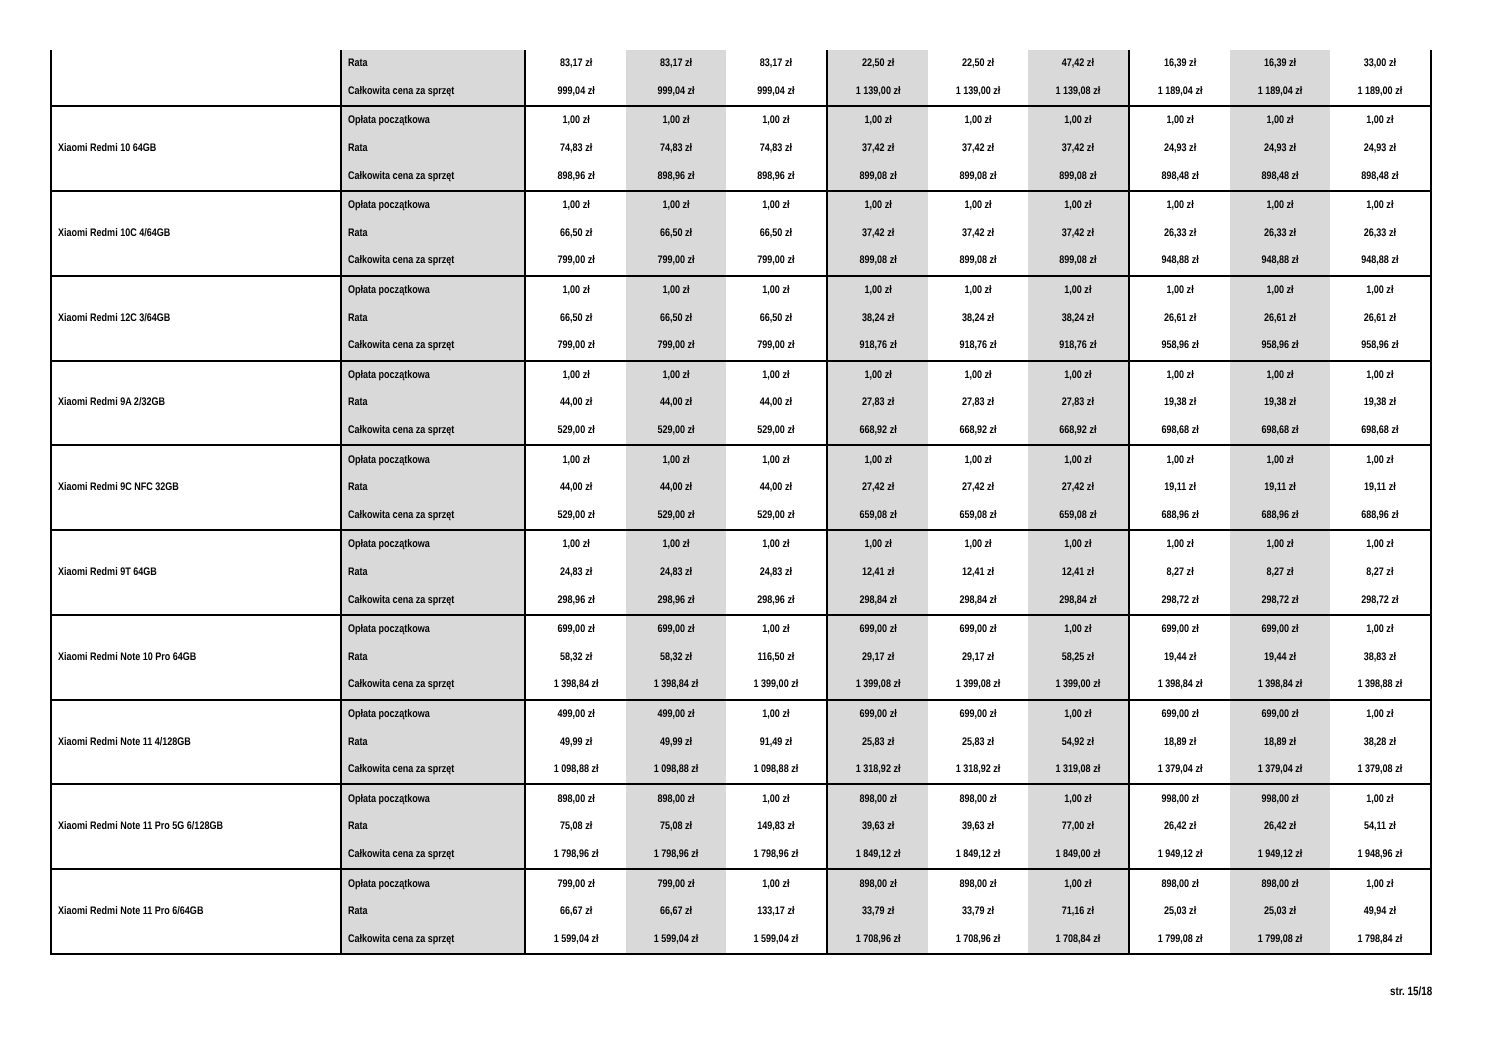| | Rata | 83,17 zł | 83,17 zł | 83,17 zł | 22,50 zł | 22,50 zł | 47,42 zł | 16,39 zł | 16,39 zł | 33,00 zł |
| | Całkowita cena za sprzęt | 999,04 zł | 999,04 zł | 999,04 zł | 1 139,00 zł | 1 139,00 zł | 1 139,08 zł | 1 189,04 zł | 1 189,04 zł | 1 189,00 zł |
| Xiaomi Redmi 10 64GB | Opłata początkowa | 1,00 zł | 1,00 zł | 1,00 zł | 1,00 zł | 1,00 zł | 1,00 zł | 1,00 zł | 1,00 zł | 1,00 zł |
| | Rata | 74,83 zł | 74,83 zł | 74,83 zł | 37,42 zł | 37,42 zł | 37,42 zł | 24,93 zł | 24,93 zł | 24,93 zł |
| | Całkowita cena za sprzęt | 898,96 zł | 898,96 zł | 898,96 zł | 899,08 zł | 899,08 zł | 899,08 zł | 898,48 zł | 898,48 zł | 898,48 zł |
| Xiaomi Redmi 10C 4/64GB | Opłata początkowa | 1,00 zł | 1,00 zł | 1,00 zł | 1,00 zł | 1,00 zł | 1,00 zł | 1,00 zł | 1,00 zł | 1,00 zł |
| | Rata | 66,50 zł | 66,50 zł | 66,50 zł | 37,42 zł | 37,42 zł | 37,42 zł | 26,33 zł | 26,33 zł | 26,33 zł |
| | Całkowita cena za sprzęt | 799,00 zł | 799,00 zł | 799,00 zł | 899,08 zł | 899,08 zł | 899,08 zł | 948,88 zł | 948,88 zł | 948,88 zł |
| Xiaomi Redmi 12C 3/64GB | Opłata początkowa | 1,00 zł | 1,00 zł | 1,00 zł | 1,00 zł | 1,00 zł | 1,00 zł | 1,00 zł | 1,00 zł | 1,00 zł |
| | Rata | 66,50 zł | 66,50 zł | 66,50 zł | 38,24 zł | 38,24 zł | 38,24 zł | 26,61 zł | 26,61 zł | 26,61 zł |
| | Całkowita cena za sprzęt | 799,00 zł | 799,00 zł | 799,00 zł | 918,76 zł | 918,76 zł | 918,76 zł | 958,96 zł | 958,96 zł | 958,96 zł |
| Xiaomi Redmi 9A 2/32GB | Opłata początkowa | 1,00 zł | 1,00 zł | 1,00 zł | 1,00 zł | 1,00 zł | 1,00 zł | 1,00 zł | 1,00 zł | 1,00 zł |
| | Rata | 44,00 zł | 44,00 zł | 44,00 zł | 27,83 zł | 27,83 zł | 27,83 zł | 19,38 zł | 19,38 zł | 19,38 zł |
| | Całkowita cena za sprzęt | 529,00 zł | 529,00 zł | 529,00 zł | 668,92 zł | 668,92 zł | 668,92 zł | 698,68 zł | 698,68 zł | 698,68 zł |
| Xiaomi Redmi 9C NFC 32GB | Opłata początkowa | 1,00 zł | 1,00 zł | 1,00 zł | 1,00 zł | 1,00 zł | 1,00 zł | 1,00 zł | 1,00 zł | 1,00 zł |
| | Rata | 44,00 zł | 44,00 zł | 44,00 zł | 27,42 zł | 27,42 zł | 27,42 zł | 19,11 zł | 19,11 zł | 19,11 zł |
| | Całkowita cena za sprzęt | 529,00 zł | 529,00 zł | 529,00 zł | 659,08 zł | 659,08 zł | 659,08 zł | 688,96 zł | 688,96 zł | 688,96 zł |
| Xiaomi Redmi 9T 64GB | Opłata początkowa | 1,00 zł | 1,00 zł | 1,00 zł | 1,00 zł | 1,00 zł | 1,00 zł | 1,00 zł | 1,00 zł | 1,00 zł |
| | Rata | 24,83 zł | 24,83 zł | 24,83 zł | 12,41 zł | 12,41 zł | 12,41 zł | 8,27 zł | 8,27 zł | 8,27 zł |
| | Całkowita cena za sprzęt | 298,96 zł | 298,96 zł | 298,96 zł | 298,84 zł | 298,84 zł | 298,84 zł | 298,72 zł | 298,72 zł | 298,72 zł |
| Xiaomi Redmi Note 10 Pro 64GB | Opłata początkowa | 699,00 zł | 699,00 zł | 1,00 zł | 699,00 zł | 699,00 zł | 1,00 zł | 699,00 zł | 699,00 zł | 1,00 zł |
| | Rata | 58,32 zł | 58,32 zł | 116,50 zł | 29,17 zł | 29,17 zł | 58,25 zł | 19,44 zł | 19,44 zł | 38,83 zł |
| | Całkowita cena za sprzęt | 1 398,84 zł | 1 398,84 zł | 1 399,00 zł | 1 399,08 zł | 1 399,08 zł | 1 399,00 zł | 1 398,84 zł | 1 398,84 zł | 1 398,88 zł |
| Xiaomi Redmi Note 11 4/128GB | Opłata początkowa | 499,00 zł | 499,00 zł | 1,00 zł | 699,00 zł | 699,00 zł | 1,00 zł | 699,00 zł | 699,00 zł | 1,00 zł |
| | Rata | 49,99 zł | 49,99 zł | 91,49 zł | 25,83 zł | 25,83 zł | 54,92 zł | 18,89 zł | 18,89 zł | 38,28 zł |
| | Całkowita cena za sprzęt | 1 098,88 zł | 1 098,88 zł | 1 098,88 zł | 1 318,92 zł | 1 318,92 zł | 1 319,08 zł | 1 379,04 zł | 1 379,04 zł | 1 379,08 zł |
| Xiaomi Redmi Note 11 Pro 5G 6/128GB | Opłata początkowa | 898,00 zł | 898,00 zł | 1,00 zł | 898,00 zł | 898,00 zł | 1,00 zł | 998,00 zł | 998,00 zł | 1,00 zł |
| | Rata | 75,08 zł | 75,08 zł | 149,83 zł | 39,63 zł | 39,63 zł | 77,00 zł | 26,42 zł | 26,42 zł | 54,11 zł |
| | Całkowita cena za sprzęt | 1 798,96 zł | 1 798,96 zł | 1 798,96 zł | 1 849,12 zł | 1 849,12 zł | 1 849,00 zł | 1 949,12 zł | 1 949,12 zł | 1 948,96 zł |
| Xiaomi Redmi Note 11 Pro 6/64GB | Opłata początkowa | 799,00 zł | 799,00 zł | 1,00 zł | 898,00 zł | 898,00 zł | 1,00 zł | 898,00 zł | 898,00 zł | 1,00 zł |
| | Rata | 66,67 zł | 66,67 zł | 133,17 zł | 33,79 zł | 33,79 zł | 71,16 zł | 25,03 zł | 25,03 zł | 49,94 zł |
| | Całkowita cena za sprzęt | 1 599,04 zł | 1 599,04 zł | 1 599,04 zł | 1 708,96 zł | 1 708,96 zł | 1 708,84 zł | 1 799,08 zł | 1 799,08 zł | 1 798,84 zł |
str. 15/18